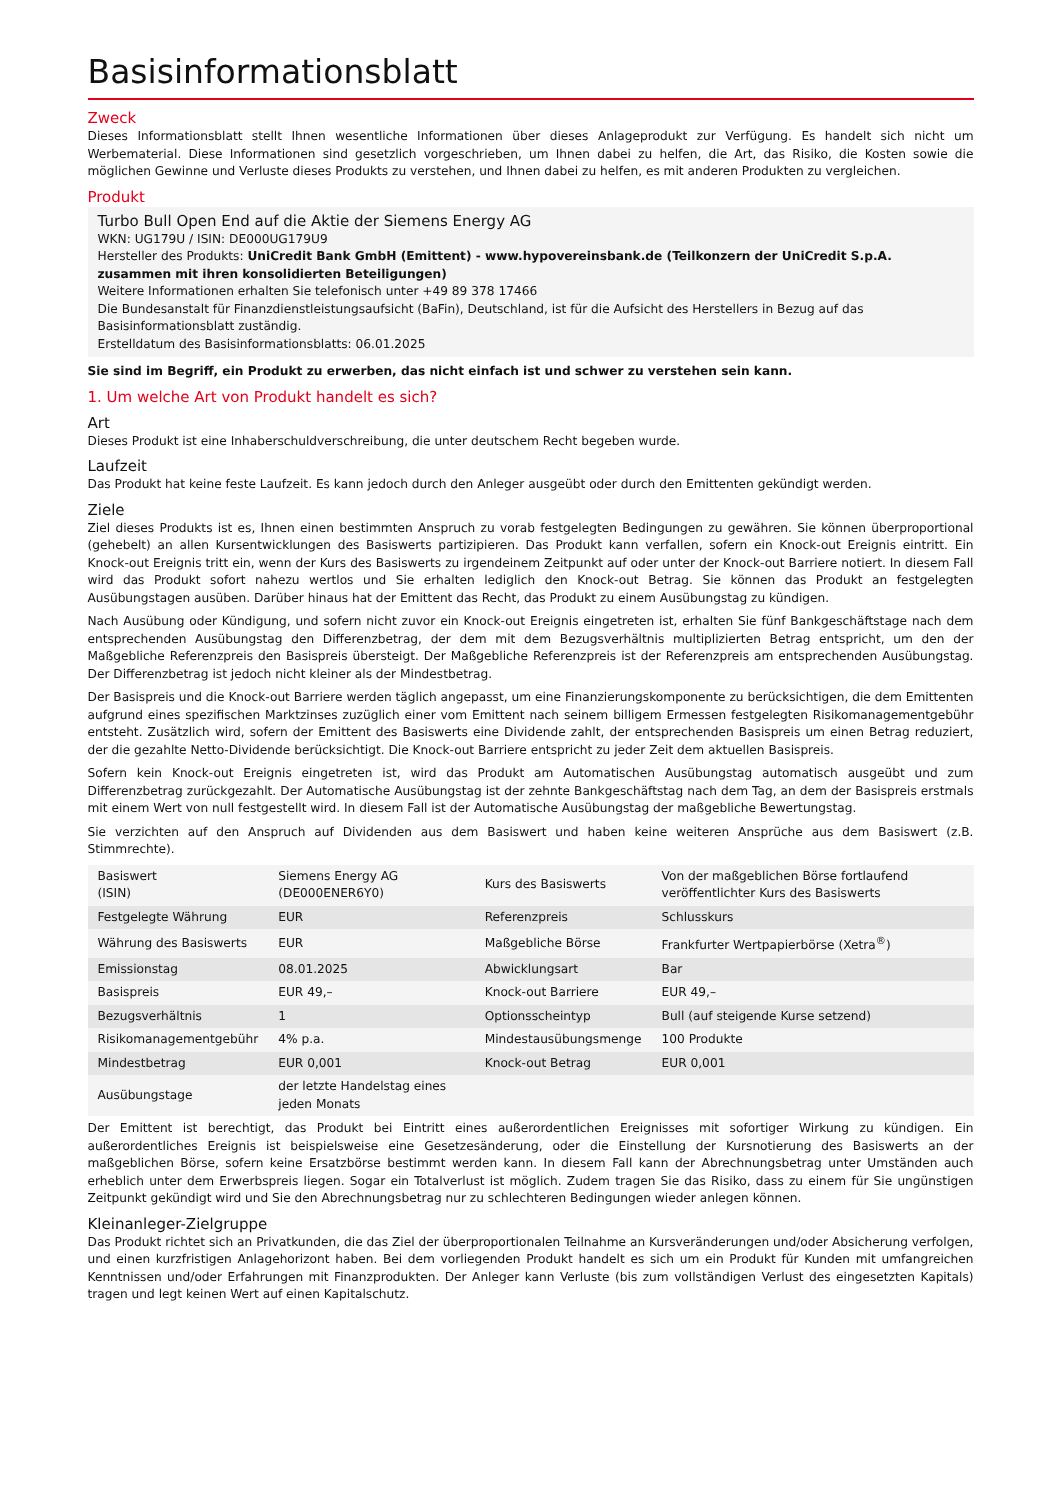Basisinformationsblatt
Zweck
Dieses Informationsblatt stellt Ihnen wesentliche Informationen über dieses Anlageprodukt zur Verfügung. Es handelt sich nicht um Werbematerial. Diese Informationen sind gesetzlich vorgeschrieben, um Ihnen dabei zu helfen, die Art, das Risiko, die Kosten sowie die möglichen Gewinne und Verluste dieses Produkts zu verstehen, und Ihnen dabei zu helfen, es mit anderen Produkten zu vergleichen.
Produkt
Turbo Bull Open End auf die Aktie der Siemens Energy AG
WKN: UG179U / ISIN: DE000UG179U9
Hersteller des Produkts: UniCredit Bank GmbH (Emittent) - www.hypovereinsbank.de (Teilkonzern der UniCredit S.p.A. zusammen mit ihren konsolidierten Beteiligungen)
Weitere Informationen erhalten Sie telefonisch unter +49 89 378 17466
Die Bundesanstalt für Finanzdienstleistungsaufsicht (BaFin), Deutschland, ist für die Aufsicht des Herstellers in Bezug auf das Basisinformationsblatt zuständig.
Erstelldatum des Basisinformationsblatts: 06.01.2025
Sie sind im Begriff, ein Produkt zu erwerben, das nicht einfach ist und schwer zu verstehen sein kann.
1. Um welche Art von Produkt handelt es sich?
Art
Dieses Produkt ist eine Inhaberschuldverschreibung, die unter deutschem Recht begeben wurde.
Laufzeit
Das Produkt hat keine feste Laufzeit. Es kann jedoch durch den Anleger ausgeübt oder durch den Emittenten gekündigt werden.
Ziele
Ziel dieses Produkts ist es, Ihnen einen bestimmten Anspruch zu vorab festgelegten Bedingungen zu gewähren. Sie können überproportional (gehebelt) an allen Kursentwicklungen des Basiswerts partizipieren. Das Produkt kann verfallen, sofern ein Knock-out Ereignis eintritt. Ein Knock-out Ereignis tritt ein, wenn der Kurs des Basiswerts zu irgendeinem Zeitpunkt auf oder unter der Knock-out Barriere notiert. In diesem Fall wird das Produkt sofort nahezu wertlos und Sie erhalten lediglich den Knock-out Betrag. Sie können das Produkt an festgelegten Ausübungstagen ausüben. Darüber hinaus hat der Emittent das Recht, das Produkt zu einem Ausübungstag zu kündigen.
Nach Ausübung oder Kündigung, und sofern nicht zuvor ein Knock-out Ereignis eingetreten ist, erhalten Sie fünf Bankgeschäftstage nach dem entsprechenden Ausübungstag den Differenzbetrag, der dem mit dem Bezugsverhältnis multiplizierten Betrag entspricht, um den der Maßgebliche Referenzpreis den Basispreis übersteigt. Der Maßgebliche Referenzpreis ist der Referenzpreis am entsprechenden Ausübungstag. Der Differenzbetrag ist jedoch nicht kleiner als der Mindestbetrag.
Der Basispreis und die Knock-out Barriere werden täglich angepasst, um eine Finanzierungskomponente zu berücksichtigen, die dem Emittenten aufgrund eines spezifischen Marktzinses zuzüglich einer vom Emittent nach seinem billigem Ermessen festgelegten Risikomanagementgebühr entsteht. Zusätzlich wird, sofern der Emittent des Basiswerts eine Dividende zahlt, der entsprechenden Basispreis um einen Betrag reduziert, der die gezahlte Netto-Dividende berücksichtigt. Die Knock-out Barriere entspricht zu jeder Zeit dem aktuellen Basispreis.
Sofern kein Knock-out Ereignis eingetreten ist, wird das Produkt am Automatischen Ausübungstag automatisch ausgeübt und zum Differenzbetrag zurückgezahlt. Der Automatische Ausübungstag ist der zehnte Bankgeschäftstag nach dem Tag, an dem der Basispreis erstmals mit einem Wert von null festgestellt wird. In diesem Fall ist der Automatische Ausübungstag der maßgebliche Bewertungstag.
Sie verzichten auf den Anspruch auf Dividenden aus dem Basiswert und haben keine weiteren Ansprüche aus dem Basiswert (z.B. Stimmrechte).
| Basiswert (ISIN) | Siemens Energy AG (DE000ENER6Y0) | Kurs des Basiswerts | Von der maßgeblichen Börse fortlaufend veröffentlichter Kurs des Basiswerts |
| Festgelegte Währung | EUR | Referenzpreis | Schlusskurs |
| Währung des Basiswerts | EUR | Maßgebliche Börse | Frankfurter Wertpapierbörse (Xetra<sup>®</sup>) |
| Emissionstag | 08.01.2025 | Abwicklungsart | Bar |
| Basispreis | EUR 49,– | Knock-out Barriere | EUR 49,– |
| Bezugsverhältnis | 1 | Optionsscheintyp | Bull (auf steigende Kurse setzend) |
| Risikomanagementgebühr | 4% p.a. | Mindestausübungsmenge | 100 Produkte |
| Mindestbetrag | EUR 0,001 | Knock-out Betrag | EUR 0,001 |
| Ausübungstage | der letzte Handelstag eines jeden Monats | | |
Der Emittent ist berechtigt, das Produkt bei Eintritt eines außerordentlichen Ereignisses mit sofortiger Wirkung zu kündigen. Ein außerordentliches Ereignis ist beispielsweise eine Gesetzesänderung, oder die Einstellung der Kursnotierung des Basiswerts an der maßgeblichen Börse, sofern keine Ersatzbörse bestimmt werden kann. In diesem Fall kann der Abrechnungsbetrag unter Umständen auch erheblich unter dem Erwerbspreis liegen. Sogar ein Totalverlust ist möglich. Zudem tragen Sie das Risiko, dass zu einem für Sie ungünstigen Zeitpunkt gekündigt wird und Sie den Abrechnungsbetrag nur zu schlechteren Bedingungen wieder anlegen können.
Kleinanleger-Zielgruppe
Das Produkt richtet sich an Privatkunden, die das Ziel der überproportionalen Teilnahme an Kursveränderungen und/oder Absicherung verfolgen, und einen kurzfristigen Anlagehorizont haben. Bei dem vorliegenden Produkt handelt es sich um ein Produkt für Kunden mit umfangreichen Kenntnissen und/oder Erfahrungen mit Finanzprodukten. Der Anleger kann Verluste (bis zum vollständigen Verlust des eingesetzten Kapitals) tragen und legt keinen Wert auf einen Kapitalschutz.